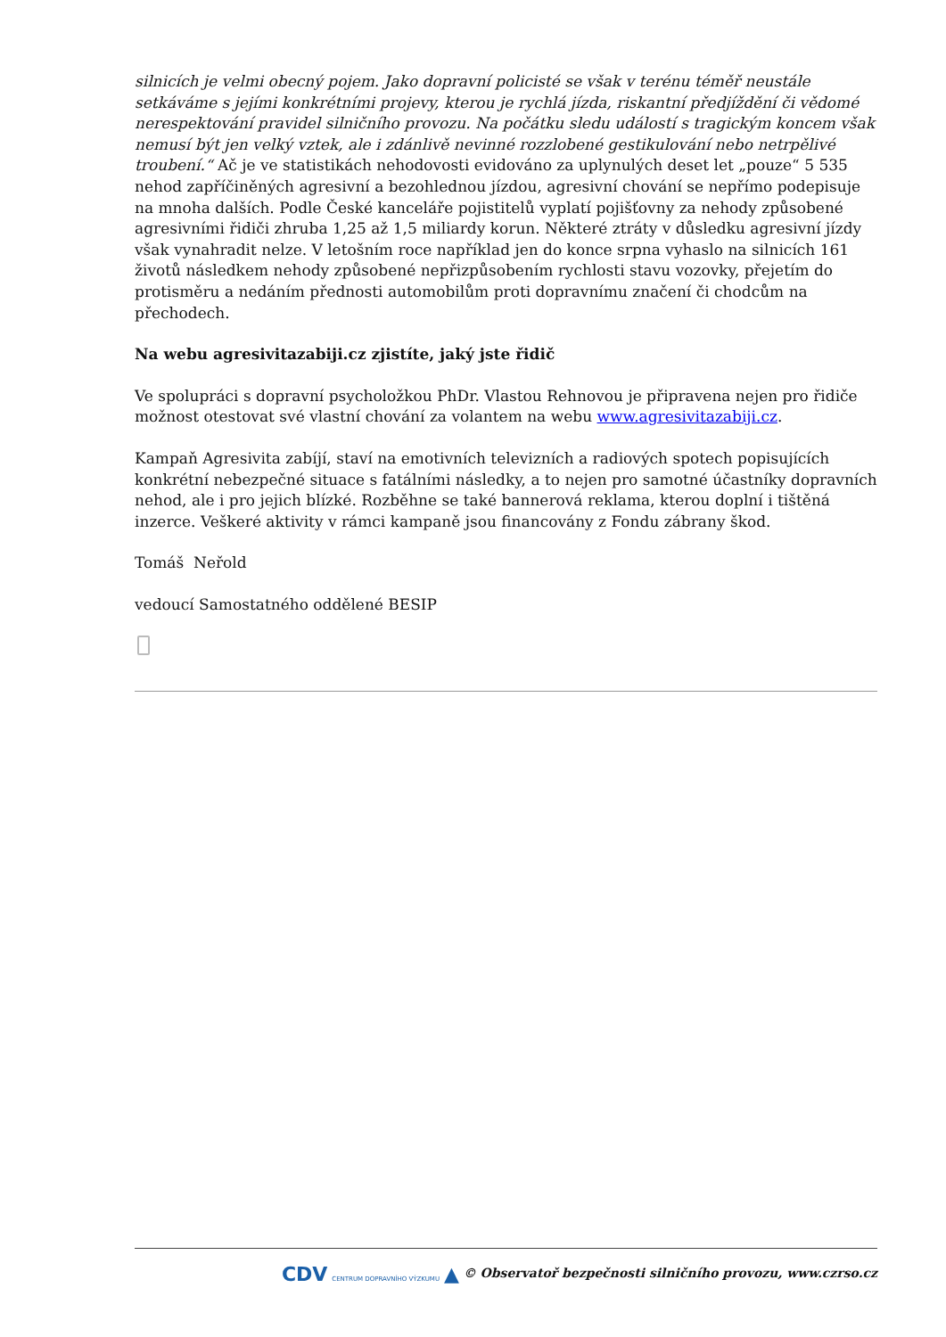silnicích je velmi obecný pojem. Jako dopravní policisté se však v terénu téměř neustále setkáváme s jejími konkrétními projevy, kterou je rychlá jízda, riskantní předjíždění či vědomé nerespektování pravidel silničního provozu. Na počátku sledu událostí s tragickým koncem však nemusí být jen velký vztek, ale i zdánlivě nevinné rozzlobené gestikulování nebo netrpělivé troubení.“ Ač je ve statistikách nehodovosti evidováno za uplynulých deset let „pouze“ 5 535 nehod zapříčiněných agresivní a bezohlednou jízdou, agresivní chování se nepřímo podepisuje na mnoha dalších. Podle České kanceláře pojistitelů vyplatí pojišťovny za nehody způsobené agresivními řidiči zhruba 1,25 až 1,5 miliardy korun. Některé ztráty v důsledku agresivní jízdy však vynahradit nelze. V letošním roce například jen do konce srpna vyhaslo na silnicích 161 životů následkem nehody způsobené nepřizpůsobením rychlosti stavu vozovky, přejetím do protisměru a nedáním přednosti automobilům proti dopravnímu značení či chodcům na přechodech.
Na webu agresivitazabiji.cz zjistíte, jaký jste řidič
Ve spolupráci s dopravní psycholožkou PhDr. Vlastou Rehnovou je připravena nejen pro řidiče možnost otestovat své vlastní chování za volantem na webu www.agresivitazabiji.cz.
Kampaň Agresivita zabíjí, staví na emotivních televizních a radiových spotech popisujících konkrétní nebezpečné situace s fatálními následky, a to nejen pro samotné účastníky dopravních nehod, ale i pro jejich blízké. Rozběhne se také bannerová reklama, kterou doplní i tištěná inzerce. Veškeré aktivity v rámci kampaně jsou financovány z Fondu zábrany škod.
Tomáš Neřold
vedoucí Samostatného oddělené BESIP
CDV CENTRUM DOPRAVNÍHO VÝZKUMU ▲ © Observatoř bezpečnosti silničního provozu, www.czrso.cz